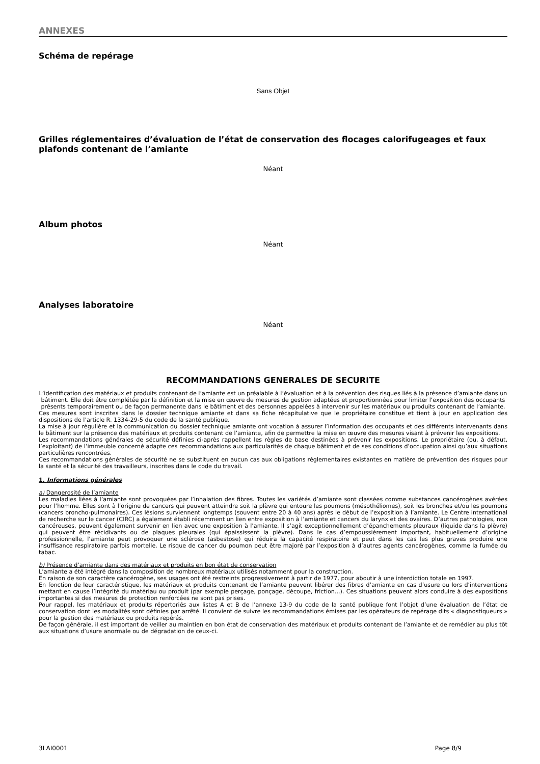ANNEXES
Schéma de repérage
Sans Objet
Grilles réglementaires d’évaluation de l’état de conservation des flocages calorifugeages et faux plafonds contenant de l’amiante
Néant
Album photos
Néant
Analyses laboratoire
Néant
RECOMMANDATIONS GENERALES DE SECURITE
L’identification des matériaux et produits contenant de l’amiante est un préalable à l’évaluation et à la prévention des risques liés à la présence d’amiante dans un bâtiment. Elle doit être complétée par la définition et la mise en œuvre de mesures de gestion adaptées et proportionnées pour limiter l’exposition des occupants présents temporairement ou de façon permanente dans le bâtiment et des personnes appelées à intervenir sur les matériaux ou produits contenant de l’amiante.
Ces mesures sont inscrites dans le dossier technique amiante et dans sa fiche récapitulative que le propriétaire constitue et tient à jour en application des dispositions de l’article R. 1334-29-5 du code de la santé publique.
La mise à jour régulière et la communication du dossier technique amiante ont vocation à assurer l’information des occupants et des différents intervenants dans le bâtiment sur la présence des matériaux et produits contenant de l’amiante, afin de permettre la mise en œuvre des mesures visant à prévenir les expositions.
Les recommandations générales de sécurité définies ci-après rappellent les règles de base destinées à prévenir les expositions. Le propriétaire (ou, à défaut, l’exploitant) de l’immeuble concerné adapte ces recommandations aux particularités de chaque bâtiment et de ses conditions d’occupation ainsi qu’aux situations particulières rencontrées.
Ces recommandations générales de sécurité ne se substituent en aucun cas aux obligations réglementaires existantes en matière de prévention des risques pour la santé et la sécurité des travailleurs, inscrites dans le code du travail.
1. Informations générales
a) Dangerosité de l’amiante
Les maladies liées à l’amiante sont provoquées par l’inhalation des fibres. Toutes les variétés d’amiante sont classées comme substances cancérogènes avérées pour l’homme. Elles sont à l’origine de cancers qui peuvent atteindre soit la plèvre qui entoure les poumons (mésothéliomes), soit les bronches et/ou les poumons (cancers broncho-pulmonaires). Ces lésions surviennent longtemps (souvent entre 20 à 40 ans) après le début de l’exposition à l’amiante. Le Centre international de recherche sur le cancer (CIRC) a également établi récemment un lien entre exposition à l’amiante et cancers du larynx et des ovaires. D’autres pathologies, non cancéreuses, peuvent également survenir en lien avec une exposition à l’amiante. Il s’agit exceptionnellement d’épanchements pleuraux (liquide dans la plèvre) qui peuvent être récidivants ou de plaques pleurales (qui épaississent la plèvre). Dans le cas d’empoussièrement important, habituellement d’origine professionnelle, l’amiante peut provoquer une sclérose (asbestose) qui réduira la capacité respiratoire et peut dans les cas les plus graves produire une insuffisance respiratoire parfois mortelle. Le risque de cancer du poumon peut être majoré par l’exposition à d’autres agents cancérogènes, comme la fumée du tabac.
b) Présence d’amiante dans des matériaux et produits en bon état de conservation
L’amiante a été intégré dans la composition de nombreux matériaux utilisés notamment pour la construction.
En raison de son caractère cancérogène, ses usages ont été restreints progressivement à partir de 1977, pour aboutir à une interdiction totale en 1997.
En fonction de leur caractéristique, les matériaux et produits contenant de l’amiante peuvent libérer des fibres d’amiante en cas d’usure ou lors d’interventions mettant en cause l’intégrité du matériau ou produit (par exemple perçage, ponçage, découpe, friction...). Ces situations peuvent alors conduire à des expositions importantes si des mesures de protection renforcées ne sont pas prises.
Pour rappel, les matériaux et produits répertoriés aux listes A et B de l’annexe 13-9 du code de la santé publique font l’objet d’une évaluation de l’état de conservation dont les modalités sont définies par arrêté. Il convient de suivre les recommandations émises par les opérateurs de repérage dits « diagnostiqueurs » pour la gestion des matériaux ou produits repérés.
De façon générale, il est important de veiller au maintien en bon état de conservation des matériaux et produits contenant de l’amiante et de remédier au plus tôt aux situations d’usure anormale ou de dégradation de ceux-ci.
3LAI0001 Page 8/9